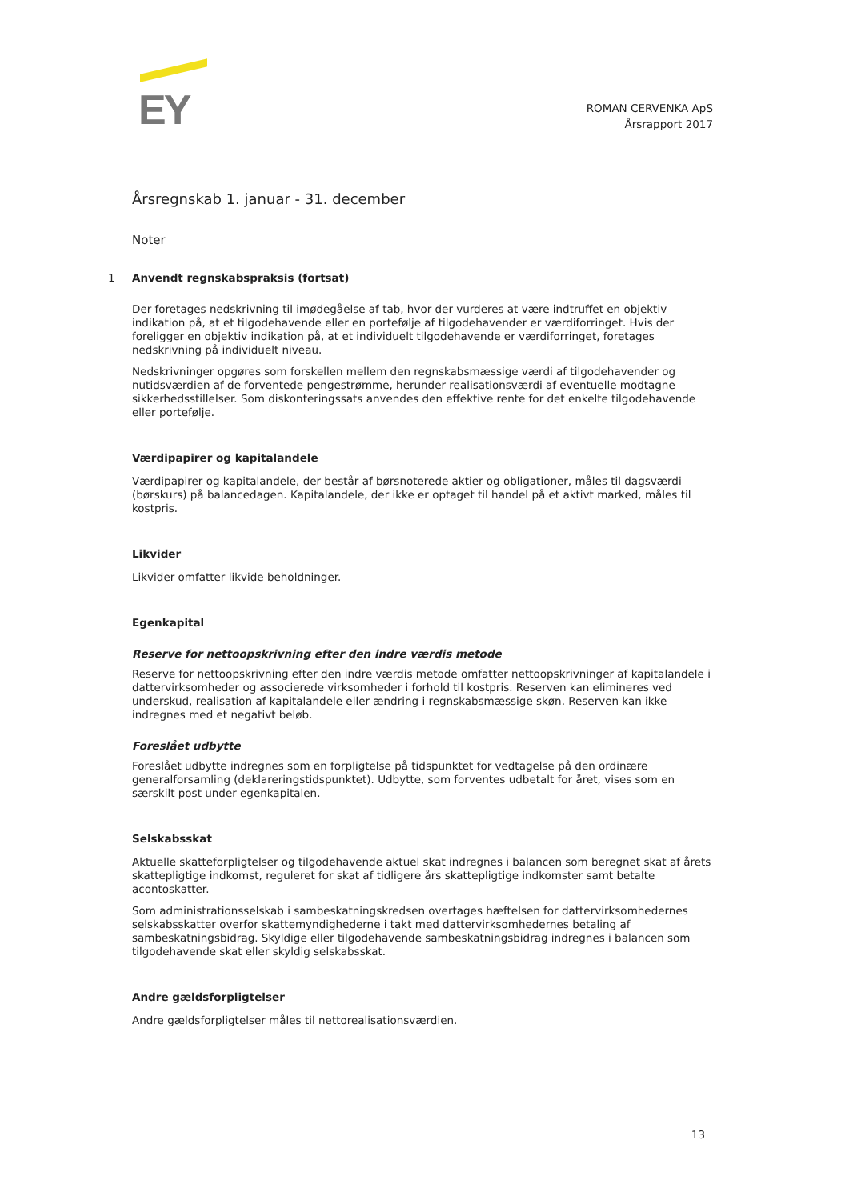EY
ROMAN CERVENKA ApS
Årsrapport 2017
Årsregnskab 1. januar - 31. december
Noter
1 Anvendt regnskabspraksis (fortsat)
Der foretages nedskrivning til imødegåelse af tab, hvor der vurderes at være indtruffet en objektiv indikation på, at et tilgodehavende eller en portefølje af tilgodehavender er værdiforringet. Hvis der foreligger en objektiv indikation på, at et individuelt tilgodehavende er værdiforringet, foretages nedskrivning på individuelt niveau.
Nedskrivninger opgøres som forskellen mellem den regnskabsmæssige værdi af tilgodehavender og nutidsværdien af de forventede pengestrømme, herunder realisationsværdi af eventuelle modtagne sikkerhedsstillelser. Som diskonteringssats anvendes den effektive rente for det enkelte tilgodehavende eller portefølje.
Værdipapirer og kapitalandele
Værdipapirer og kapitalandele, der består af børsnoterede aktier og obligationer, måles til dagsværdi (børskurs) på balancedagen. Kapitalandele, der ikke er optaget til handel på et aktivt marked, måles til kostpris.
Likvider
Likvider omfatter likvide beholdninger.
Egenkapital
Reserve for nettoopskrivning efter den indre værdis metode
Reserve for nettoopskrivning efter den indre værdis metode omfatter nettoopskrivninger af kapitalandele i dattervirksomheder og associerede virksomheder i forhold til kostpris. Reserven kan elimineres ved underskud, realisation af kapitalandele eller ændring i regnskabsmæssige skøn. Reserven kan ikke indregnes med et negativt beløb.
Foreslået udbytte
Foreslået udbytte indregnes som en forpligtelse på tidspunktet for vedtagelse på den ordinære generalforsamling (deklareringstidspunktet). Udbytte, som forventes udbetalt for året, vises som en særskilt post under egenkapitalen.
Selskabsskat
Aktuelle skatteforpligtelser og tilgodehavende aktuel skat indregnes i balancen som beregnet skat af årets skattepligtige indkomst, reguleret for skat af tidligere års skattepligtige indkomster samt betalte acontoskatter.
Som administrationsselskab i sambeskatningskredsen overtages hæftelsen for dattervirksomhedernes selskabsskatter overfor skattemyndighederne i takt med dattervirksomhedernes betaling af sambeskatningsbidrag. Skyldige eller tilgodehavende sambeskatningsbidrag indregnes i balancen som tilgodehavende skat eller skyldig selskabsskat.
Andre gældsforpligtelser
Andre gældsforpligtelser måles til nettorealisationsværdien.
13